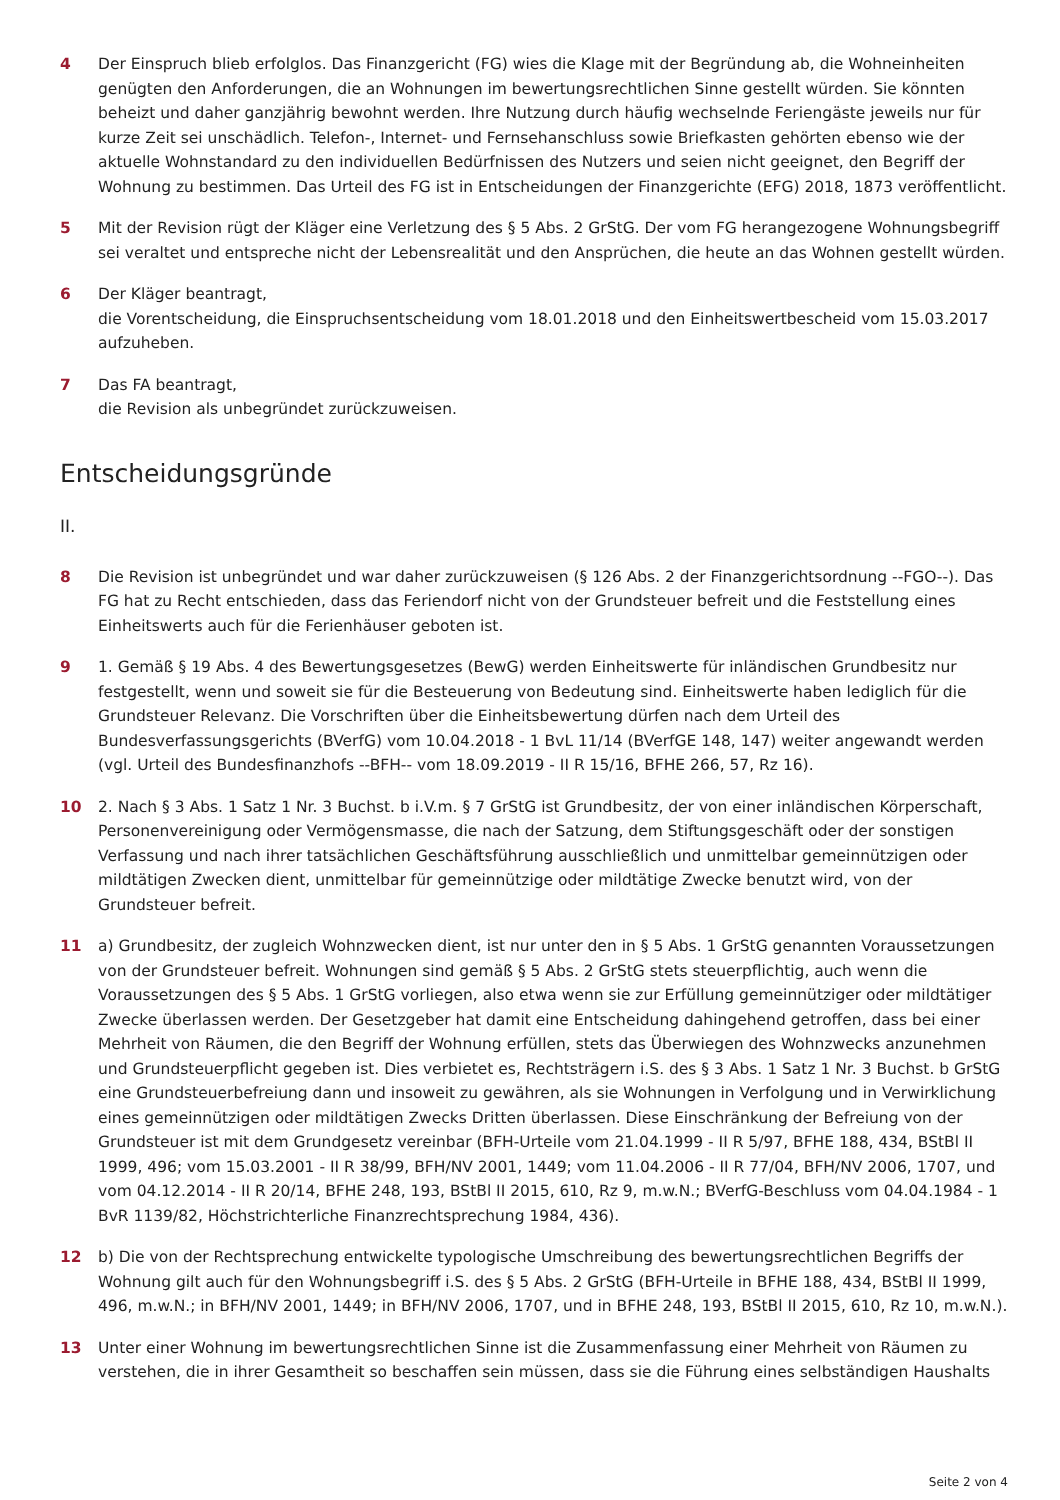4 Der Einspruch blieb erfolglos. Das Finanzgericht (FG) wies die Klage mit der Begründung ab, die Wohneinheiten genügten den Anforderungen, die an Wohnungen im bewertungsrechtlichen Sinne gestellt würden. Sie könnten beheizt und daher ganzjährig bewohnt werden. Ihre Nutzung durch häufig wechselnde Feriengäste jeweils nur für kurze Zeit sei unschädlich. Telefon-, Internet- und Fernsehanschluss sowie Briefkasten gehörten ebenso wie der aktuelle Wohnstandard zu den individuellen Bedürfnissen des Nutzers und seien nicht geeignet, den Begriff der Wohnung zu bestimmen. Das Urteil des FG ist in Entscheidungen der Finanzgerichte (EFG) 2018, 1873 veröffentlicht.
5 Mit der Revision rügt der Kläger eine Verletzung des § 5 Abs. 2 GrStG. Der vom FG herangezogene Wohnungsbegriff sei veraltet und entspreche nicht der Lebensrealität und den Ansprüchen, die heute an das Wohnen gestellt würden.
6 Der Kläger beantragt,
die Vorentscheidung, die Einspruchsentscheidung vom 18.01.2018 und den Einheitswertbescheid vom 15.03.2017 aufzuheben.
7 Das FA beantragt,
die Revision als unbegründet zurückzuweisen.
Entscheidungsgründe
II.
8 Die Revision ist unbegründet und war daher zurückzuweisen (§ 126 Abs. 2 der Finanzgerichtsordnung --FGO--). Das FG hat zu Recht entschieden, dass das Feriendorf nicht von der Grundsteuer befreit und die Feststellung eines Einheitswerts auch für die Ferienhäuser geboten ist.
9 1. Gemäß § 19 Abs. 4 des Bewertungsgesetzes (BewG) werden Einheitswerte für inländischen Grundbesitz nur festgestellt, wenn und soweit sie für die Besteuerung von Bedeutung sind. Einheitswerte haben lediglich für die Grundsteuer Relevanz. Die Vorschriften über die Einheitsbewertung dürfen nach dem Urteil des Bundesverfassungsgerichts (BVerfG) vom 10.04.2018 - 1 BvL 11/14 (BVerfGE 148, 147) weiter angewandt werden (vgl. Urteil des Bundesfinanzhofs --BFH-- vom 18.09.2019 - II R 15/16, BFHE 266, 57, Rz 16).
10 2. Nach § 3 Abs. 1 Satz 1 Nr. 3 Buchst. b i.V.m. § 7 GrStG ist Grundbesitz, der von einer inländischen Körperschaft, Personenvereinigung oder Vermögensmasse, die nach der Satzung, dem Stiftungsgeschäft oder der sonstigen Verfassung und nach ihrer tatsächlichen Geschäftsführung ausschließlich und unmittelbar gemeinnützigen oder mildtätigen Zwecken dient, unmittelbar für gemeinnützige oder mildtätige Zwecke benutzt wird, von der Grundsteuer befreit.
11 a) Grundbesitz, der zugleich Wohnzwecken dient, ist nur unter den in § 5 Abs. 1 GrStG genannten Voraussetzungen von der Grundsteuer befreit. Wohnungen sind gemäß § 5 Abs. 2 GrStG stets steuerpflichtig, auch wenn die Voraussetzungen des § 5 Abs. 1 GrStG vorliegen, also etwa wenn sie zur Erfüllung gemeinnütziger oder mildtätiger Zwecke überlassen werden. Der Gesetzgeber hat damit eine Entscheidung dahingehend getroffen, dass bei einer Mehrheit von Räumen, die den Begriff der Wohnung erfüllen, stets das Überwiegen des Wohnzwecks anzunehmen und Grundsteuerpflicht gegeben ist. Dies verbietet es, Rechtsträgern i.S. des § 3 Abs. 1 Satz 1 Nr. 3 Buchst. b GrStG eine Grundsteuerbefreiung dann und insoweit zu gewähren, als sie Wohnungen in Verfolgung und in Verwirklichung eines gemeinnützigen oder mildtätigen Zwecks Dritten überlassen. Diese Einschränkung der Befreiung von der Grundsteuer ist mit dem Grundgesetz vereinbar (BFH-Urteile vom 21.04.1999 - II R 5/97, BFHE 188, 434, BStBl II 1999, 496; vom 15.03.2001 - II R 38/99, BFH/NV 2001, 1449; vom 11.04.2006 - II R 77/04, BFH/NV 2006, 1707, und vom 04.12.2014 - II R 20/14, BFHE 248, 193, BStBl II 2015, 610, Rz 9, m.w.N.; BVerfG-Beschluss vom 04.04.1984 - 1 BvR 1139/82, Höchstrichterliche Finanzrechtsprechung 1984, 436).
12 b) Die von der Rechtsprechung entwickelte typologische Umschreibung des bewertungsrechtlichen Begriffs der Wohnung gilt auch für den Wohnungsbegriff i.S. des § 5 Abs. 2 GrStG (BFH-Urteile in BFHE 188, 434, BStBl II 1999, 496, m.w.N.; in BFH/NV 2001, 1449; in BFH/NV 2006, 1707, und in BFHE 248, 193, BStBl II 2015, 610, Rz 10, m.w.N.).
13 Unter einer Wohnung im bewertungsrechtlichen Sinne ist die Zusammenfassung einer Mehrheit von Räumen zu verstehen, die in ihrer Gesamtheit so beschaffen sein müssen, dass sie die Führung eines selbständigen Haushalts
Seite 2 von 4